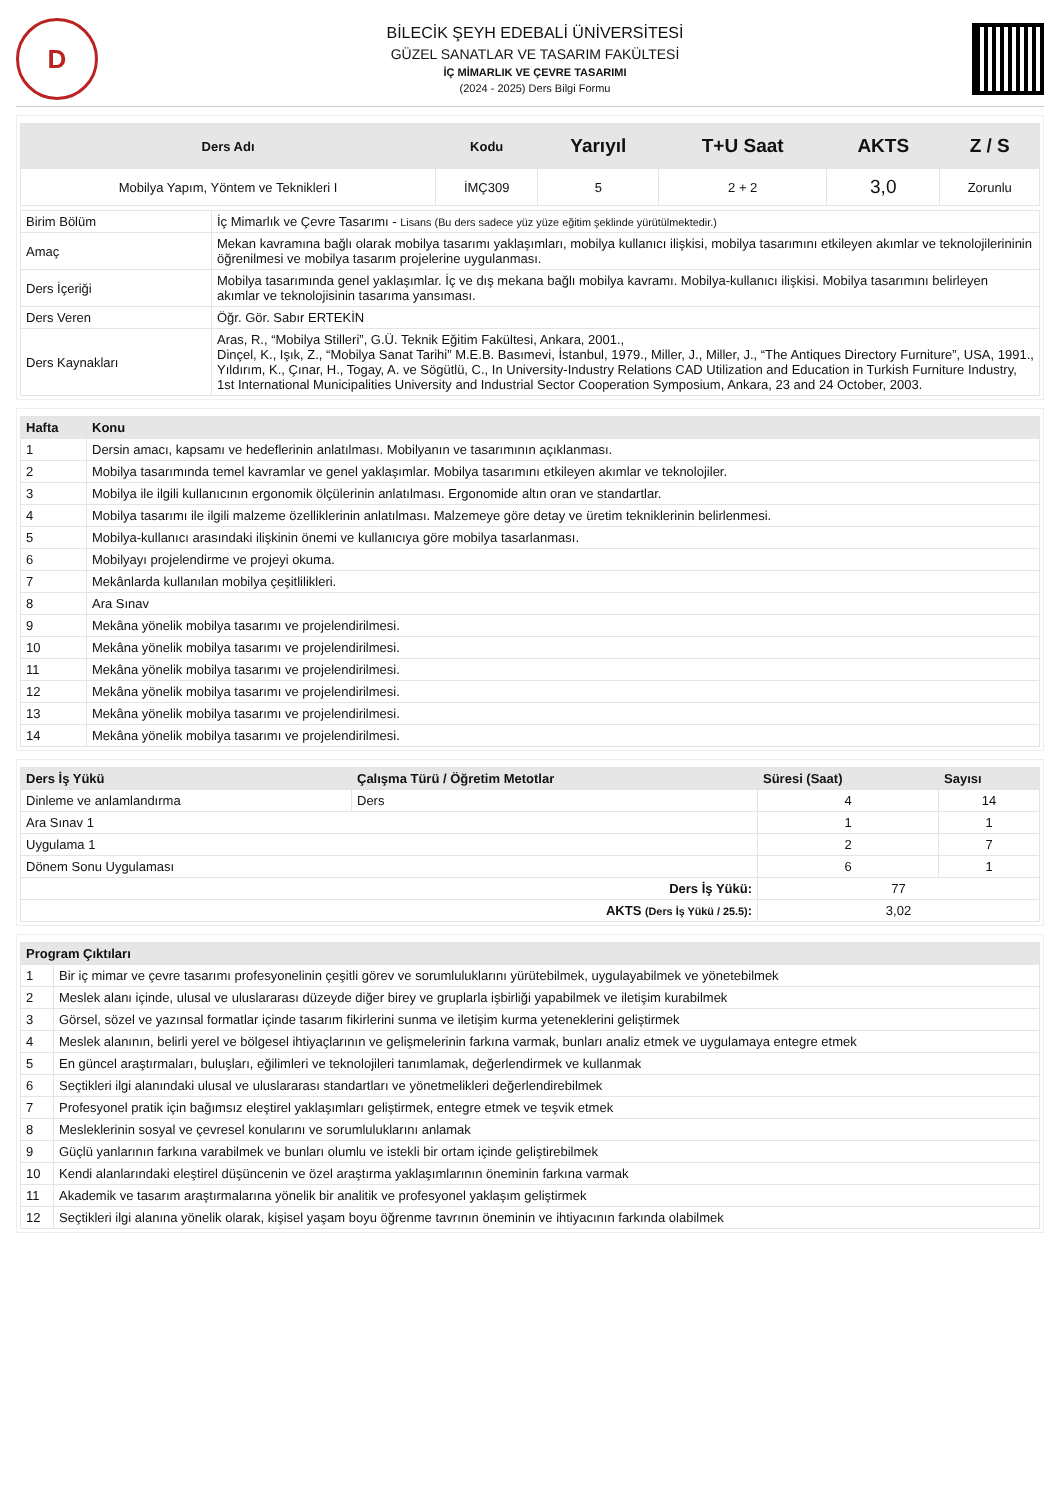D
BİLECİK ŞEYH EDEBALİ ÜNİVERSİTESİ
GÜZEL SANATLAR VE TASARIM FAKÜLTESİ
İÇ MİMARLIK VE ÇEVRE TASARIMI
(2024 - 2025) Ders Bilgi Formu
| Ders Adı | Kodu | Yarıyıl | T+U Saat | AKTS | Z / S |
| --- | --- | --- | --- | --- | --- |
| Mobilya Yapım, Yöntem ve Teknikleri I | İMÇ309 | 5 | 2 + 2 | 3,0 | Zorunlu |
| Birim Bölüm | İç Mimarlık ve Çevre Tasarımı - Lisans (Bu ders sadece yüz yüze eğitim şeklinde yürütülmektedir.) |
| Amaç | Mekan kavramına bağlı olarak mobilya tasarımı yaklaşımları, mobilya kullanıcı ilişkisi, mobilya tasarımını etkileyen akımlar ve teknolojilerininin öğrenilmesi ve mobilya tasarım projelerine uygulanması. |
| Ders İçeriği | Mobilya tasarımında genel yaklaşımlar. İç ve dış mekana bağlı mobilya kavramı. Mobilya-kullanıcı ilişkisi. Mobilya tasarımını belirleyen akımlar ve teknolojisinin tasarıma yansıması. |
| Ders Veren | Öğr. Gör. Sabır ERTEKİN |
| Ders Kaynakları | Aras, R., “Mobilya Stilleri”, G.Ü. Teknik Eğitim Fakültesi, Ankara, 2001., Dinçel, K., Işık, Z., “Mobilya Sanat Tarihi” M.E.B. Basımevi, İstanbul, 1979., Miller, J., Miller, J., “The Antiques Directory Furniture”, USA, 1991., Yıldırım, K., Çınar, H., Togay, A. ve Sögütlü, C., In University-Industry Relations CAD Utilization and Education in Turkish Furniture Industry, 1st International Municipalities University and Industrial Sector Cooperation Symposium, Ankara, 23 and 24 October, 2003. |
| Hafta | Konu |
| --- | --- |
| 1 | Dersin amacı, kapsamı ve hedeflerinin anlatılması. Mobilyanın ve tasarımının açıklanması. |
| 2 | Mobilya tasarımında temel kavramlar ve genel yaklaşımlar. Mobilya tasarımını etkileyen akımlar ve teknolojiler. |
| 3 | Mobilya ile ilgili kullanıcının ergonomik ölçülerinin anlatılması. Ergonomide altın oran ve standartlar. |
| 4 | Mobilya tasarımı ile ilgili malzeme özelliklerinin anlatılması. Malzemeye göre detay ve üretim tekniklerinin belirlenmesi. |
| 5 | Mobilya-kullanıcı arasındaki ilişkinin önemi ve kullanıcıya göre mobilya tasarlanması. |
| 6 | Mobilyayı projelendirme ve projeyi okuma. |
| 7 | Mekânlarda kullanılan mobilya çeşitlilikleri. |
| 8 | Ara Sınav |
| 9 | Mekâna yönelik mobilya tasarımı ve projelendirilmesi. |
| 10 | Mekâna yönelik mobilya tasarımı ve projelendirilmesi. |
| 11 | Mekâna yönelik mobilya tasarımı ve projelendirilmesi. |
| 12 | Mekâna yönelik mobilya tasarımı ve projelendirilmesi. |
| 13 | Mekâna yönelik mobilya tasarımı ve projelendirilmesi. |
| 14 | Mekâna yönelik mobilya tasarımı ve projelendirilmesi. |
| Ders İş Yükü | Çalışma Türü / Öğretim Metotlar | Süresi (Saat) | Sayısı |
| --- | --- | --- | --- |
| Dinleme ve anlamlandırma | Ders | 4 | 14 |
| Ara Sınav 1 | | 1 | 1 |
| Uygulama 1 | | 2 | 7 |
| Dönem Sonu Uygulaması | | 6 | 1 |
| Ders İş Yükü: | | 77 | |
| AKTS (Ders İş Yükü / 25.5) : | | 3,02 | |
| Program Çıktıları | |
| --- | --- |
| 1 | Bir iç mimar ve çevre tasarımı profesyonelinin çeşitli görev ve sorumluluklarını yürütebilmek, uygulayabilmek ve yönetebilmek |
| 2 | Meslek alanı içinde, ulusal ve uluslararası düzeyde diğer birey ve gruplarla işbirliği yapabilmek ve iletişim kurabilmek |
| 3 | Görsel, sözel ve yazınsal formatlar içinde tasarım fikirlerini sunma ve iletişim kurma yeteneklerini geliştirmek |
| 4 | Meslek alanının, belirli yerel ve bölgesel ihtiyaçlarının ve gelişmelerinin farkına varmak, bunları analiz etmek ve uygulamaya entegre etmek |
| 5 | En güncel araştırmaları, buluşları, eğilimleri ve teknolojileri tanımlamak, değerlendirmek ve kullanmak |
| 6 | Seçtikleri ilgi alanındaki ulusal ve uluslararası standartları ve yönetmelikleri değerlendirebilmek |
| 7 | Profesyonel pratik için bağımsız eleştirel yaklaşımları geliştirmek, entegre etmek ve teşvik etmek |
| 8 | Mesleklerinin sosyal ve çevresel konularını ve sorumluluklarını anlamak |
| 9 | Güçlü yanlarının farkına varabilmek ve bunları olumlu ve istekli bir ortam içinde geliştirebilmek |
| 10 | Kendi alanlarındaki eleştirel düşüncenin ve özel araştırma yaklaşımlarının öneminin farkına varmak |
| 11 | Akademik ve tasarım araştırmalarına yönelik bir analitik ve profesyonel yaklaşım geliştirmek |
| 12 | Seçtikleri ilgi alanına yönelik olarak, kişisel yaşam boyu öğrenme tavrının öneminin ve ihtiyacının farkında olabilmek |